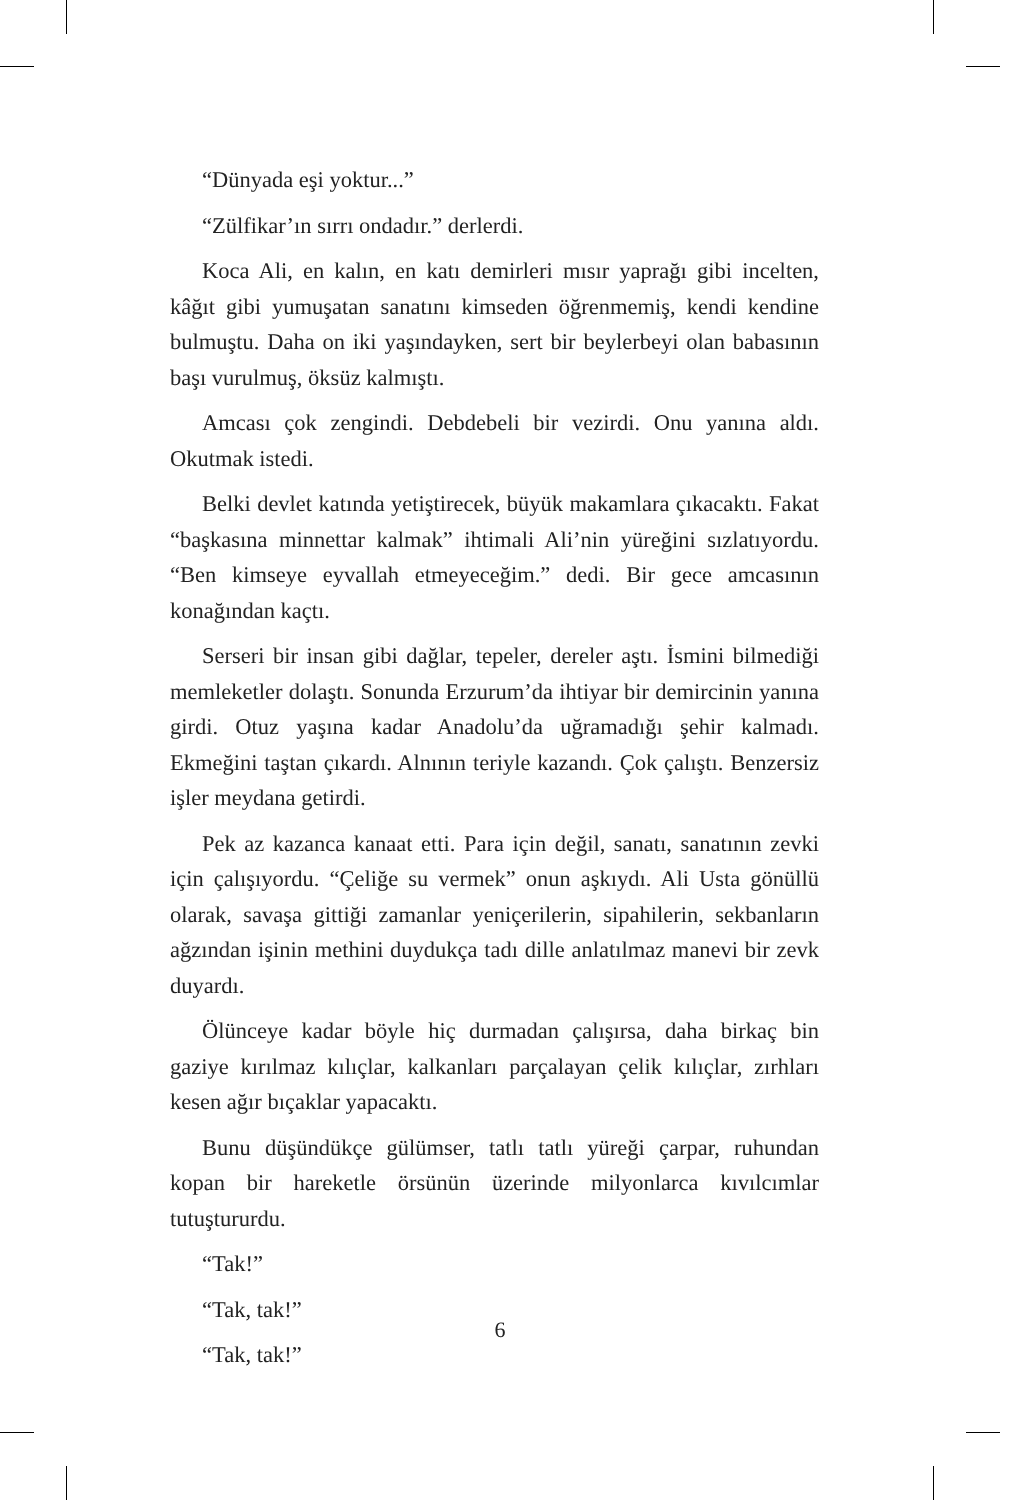“Dünyada eşi yoktur...”
“Zülfikar’ın sırrı ondadır.” derlerdi.
Koca Ali, en kalın, en katı demirleri mısır yaprağı gibi incelten, kâğıt gibi yumuşatan sanatını kimseden öğrenmemiş, kendi kendine bulmuştu. Daha on iki yaşındayken, sert bir beylerbeyi olan babasının başı vurulmuş, öksüz kalmıştı.
Amcası çok zengindi. Debdebeli bir vezirdi. Onu yanına aldı. Okutmak istedi.
Belki devlet katında yetiştirecek, büyük makamlara çıkacaktı. Fakat “başkasına minnettar kalmak” ihtimali Ali’nin yüreğini sızlatıyordu. “Ben kimseye eyvallah etmeyeceğim.” dedi. Bir gece amcasının konağından kaçtı.
Serseri bir insan gibi dağlar, tepeler, dereler aştı. İsmini bilmediği memleketler dolaştı. Sonunda Erzurum’da ihtiyar bir demircinin yanına girdi. Otuz yaşına kadar Anadolu’da uğramadığı şehir kalmadı. Ekmeğini taştan çıkardı. Alnının teriyle kazandı. Çok çalıştı. Benzersiz işler meydana getirdi.
Pek az kazanca kanaat etti. Para için değil, sanatı, sanatının zevki için çalışıyordu. “Çeliğe su vermek” onun aşkıydı. Ali Usta gönüllü olarak, savaşa gittiği zamanlar yeniçerilerin, sipahilerin, sekbanların ağzından işinin methini duydukça tadı dille anlatılmaz manevi bir zevk duyardı.
Ölünceye kadar böyle hiç durmadan çalışırsa, daha birkaç bin gaziye kırılmaz kılıçlar, kalkanları parçalayan çelik kılıçlar, zırhları kesen ağır bıçaklar yapacaktı.
Bunu düşündükçe gülümser, tatlı tatlı yüreği çarpar, ruhundan kopan bir hareketle örsünün üzerinde milyonlarca kıvılcımlar tutuştururdu.
“Tak!”
“Tak, tak!”
“Tak, tak!”
6